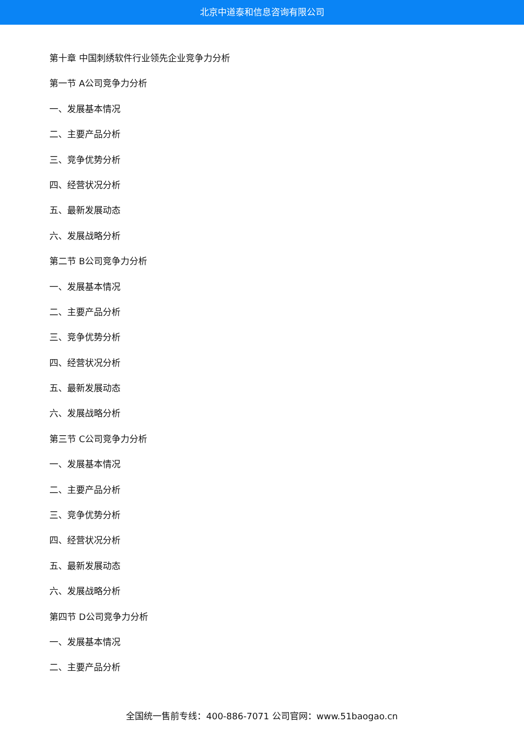北京中道泰和信息咨询有限公司
第十章 中国刺绣软件行业领先企业竞争力分析
第一节 A公司竞争力分析
一、发展基本情况
二、主要产品分析
三、竞争优势分析
四、经营状况分析
五、最新发展动态
六、发展战略分析
第二节 B公司竞争力分析
一、发展基本情况
二、主要产品分析
三、竞争优势分析
四、经营状况分析
五、最新发展动态
六、发展战略分析
第三节 C公司竞争力分析
一、发展基本情况
二、主要产品分析
三、竞争优势分析
四、经营状况分析
五、最新发展动态
六、发展战略分析
第四节 D公司竞争力分析
一、发展基本情况
二、主要产品分析
全国统一售前专线：400-886-7071 公司官网：www.51baogao.cn